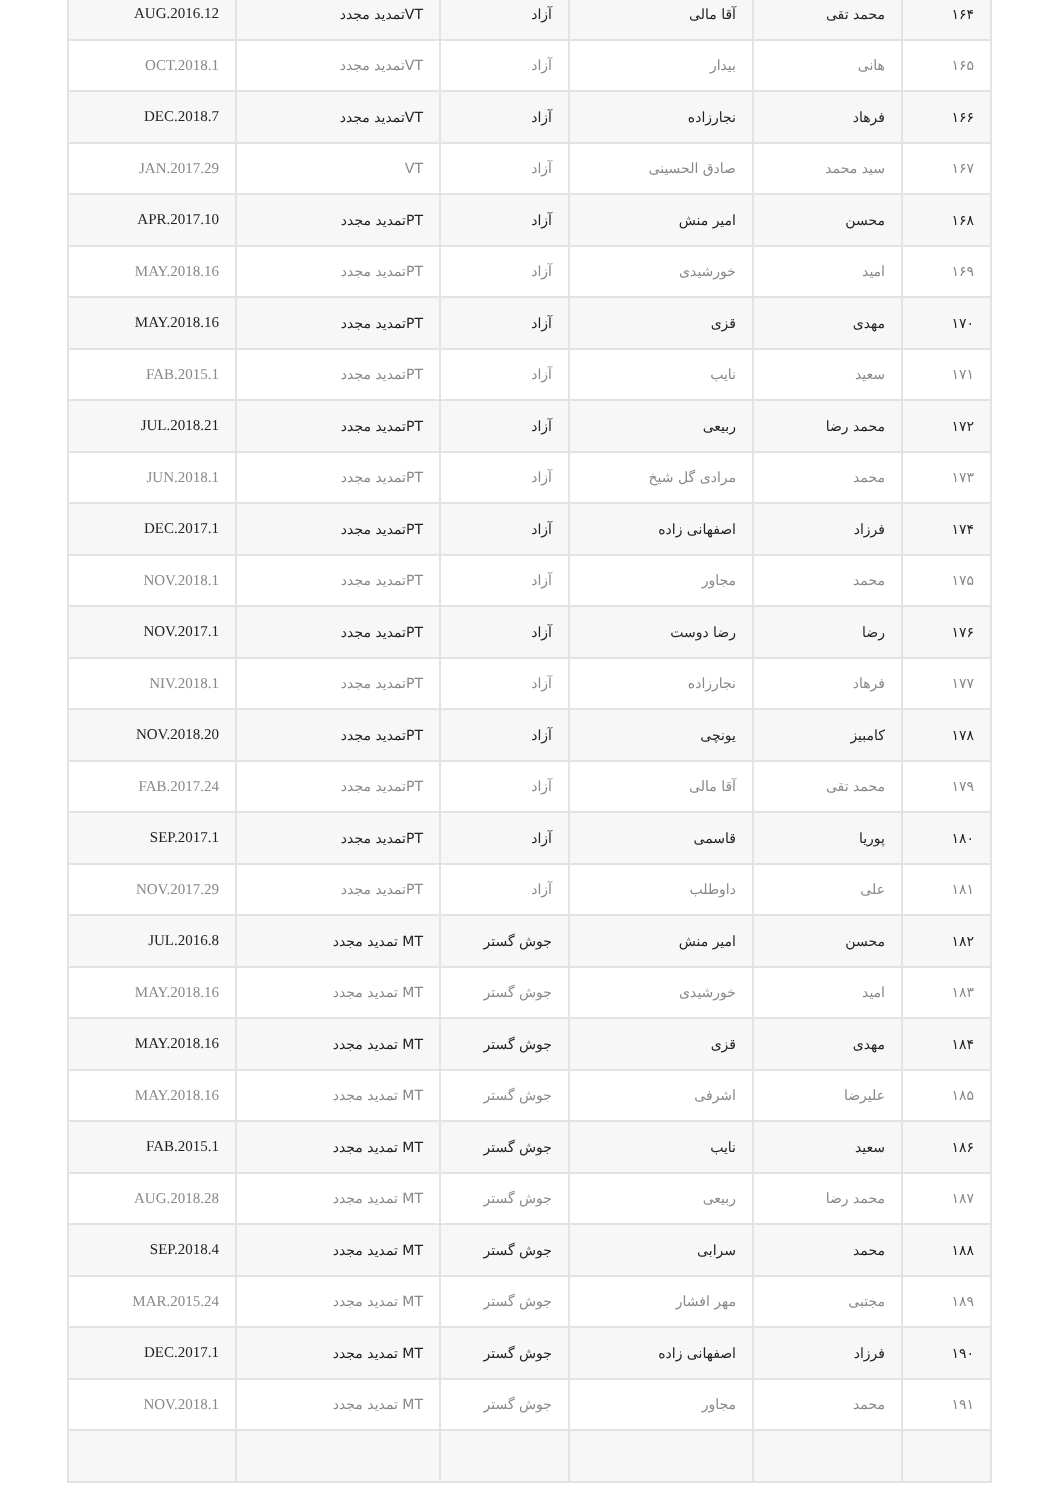| ۱۶۴ | محمد تقی | آقا مالی | آزاد | VTتمدید مجدد | AUG.2016.12 |
| ۱۶۵ | هانی | بیدار | آزاد | VTتمدید مجدد | OCT.2018.1 |
| ۱۶۶ | فرهاد | نجارزاده | آزاد | VTتمدید مجدد | DEC.2018.7 |
| ۱۶۷ | سید محمد | صادق الحسینی | آزاد | VT | JAN.2017.29 |
| ۱۶۸ | محسن | امیر منش | آزاد | PTتمدید مجدد | APR.2017.10 |
| ۱۶۹ | امید | خورشیدی | آزاد | PTتمدید مجدد | MAY.2018.16 |
| ۱۷۰ | مهدی | قزی | آزاد | PTتمدید مجدد | MAY.2018.16 |
| ۱۷۱ | سعید | نایب | آزاد | PTتمدید مجدد | FAB.2015.1 |
| ۱۷۲ | محمد رضا | ربیعی | آزاد | PTتمدید مجدد | JUL.2018.21 |
| ۱۷۳ | محمد | مرادی گل شیخ | آزاد | PTتمدید مجدد | JUN.2018.1 |
| ۱۷۴ | فرزاد | اصفهانی زاده | آزاد | PTتمدید مجدد | DEC.2017.1 |
| ۱۷۵ | محمد | مجاور | آزاد | PTتمدید مجدد | NOV.2018.1 |
| ۱۷۶ | رضا | رضا دوست | آزاد | PTتمدید مجدد | NOV.2017.1 |
| ۱۷۷ | فرهاد | نجارزاده | آزاد | PTتمدید مجدد | NIV.2018.1 |
| ۱۷۸ | کامبیز | یونچی | آزاد | PTتمدید مجدد | NOV.2018.20 |
| ۱۷۹ | محمد تقی | آقا مالی | آزاد | PTتمدید مجدد | FAB.2017.24 |
| ۱۸۰ | پوریا | قاسمی | آزاد | PTتمدید مجدد | SEP.2017.1 |
| ۱۸۱ | علی | داوطلب | آزاد | PTتمدید مجدد | NOV.2017.29 |
| ۱۸۲ | محسن | امیر منش | جوش گستر | MT تمدید مجدد | JUL.2016.8 |
| ۱۸۳ | امید | خورشیدی | جوش گستر | MT تمدید مجدد | MAY.2018.16 |
| ۱۸۴ | مهدی | قزی | جوش گستر | MT تمدید مجدد | MAY.2018.16 |
| ۱۸۵ | علیرضا | اشرفی | جوش گستر | MT تمدید مجدد | MAY.2018.16 |
| ۱۸۶ | سعید | نایب | جوش گستر | MT تمدید مجدد | FAB.2015.1 |
| ۱۸۷ | محمد رضا | ربیعی | جوش گستر | MT تمدید مجدد | AUG.2018.28 |
| ۱۸۸ | محمد | سرابی | جوش گستر | MT تمدید مجدد | SEP.2018.4 |
| ۱۸۹ | مجتبی | مهر افشار | جوش گستر | MT تمدید مجدد | MAR.2015.24 |
| ۱۹۰ | فرزاد | اصفهانی زاده | جوش گستر | MT تمدید مجدد | DEC.2017.1 |
| ۱۹۱ | محمد | مجاور | جوش گستر | MT تمدید مجدد | NOV.2018.1 |